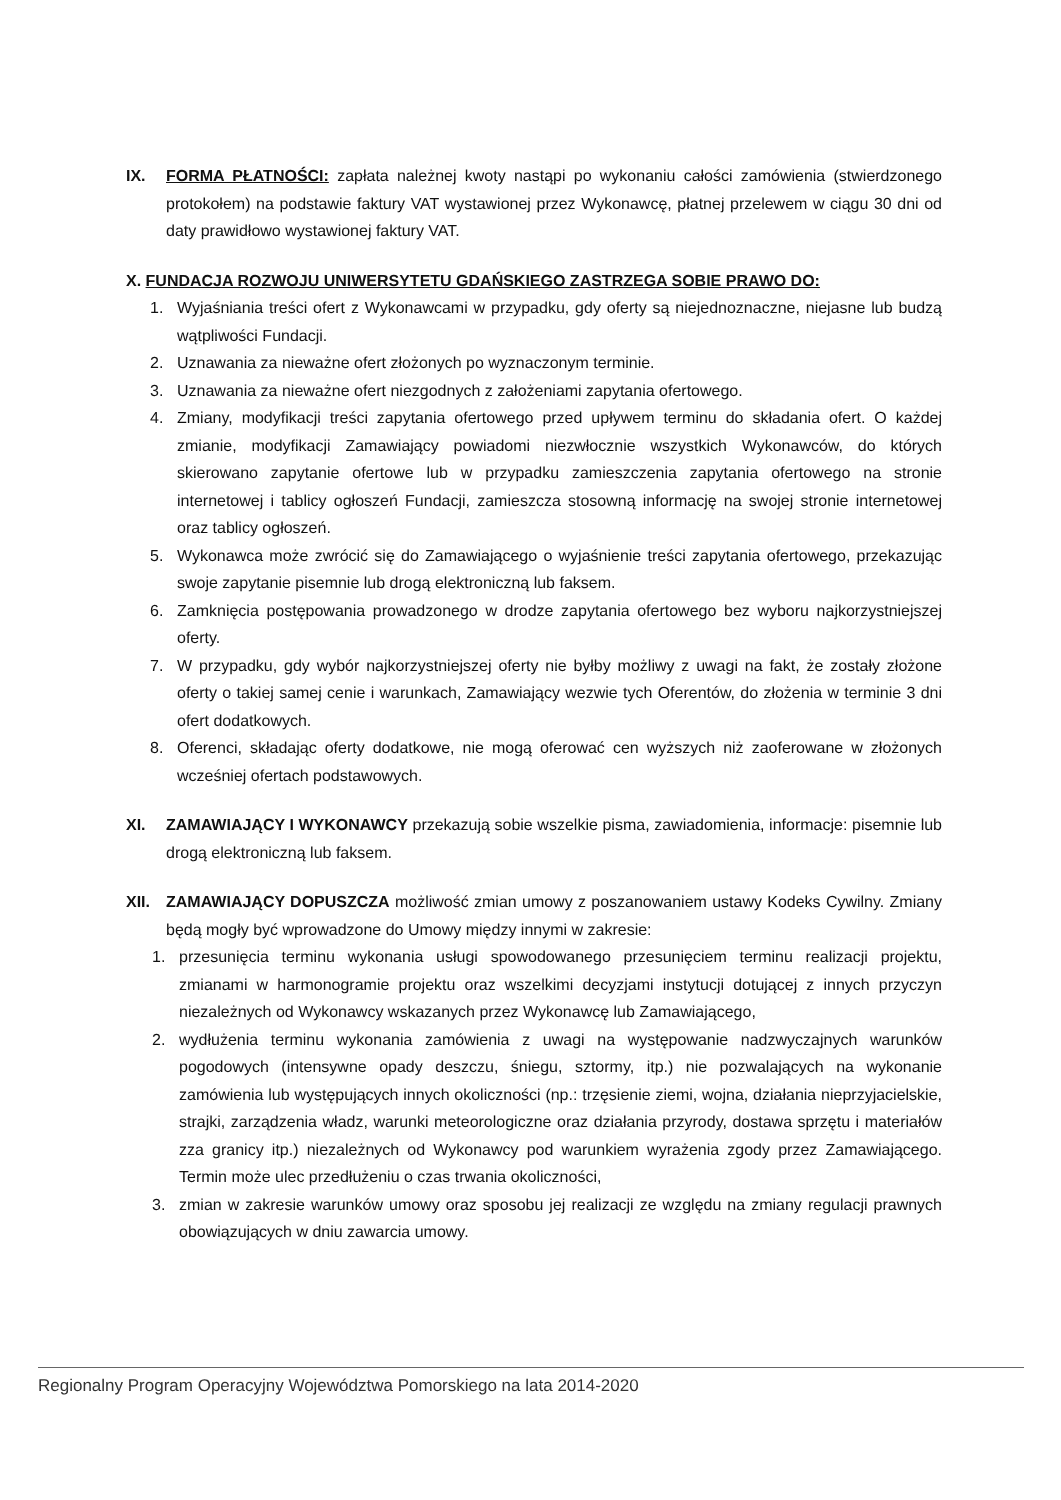IX. FORMA PŁATNOŚCI: zapłata należnej kwoty nastąpi po wykonaniu całości zamówienia (stwierdzonego protokołem) na podstawie faktury VAT wystawionej przez Wykonawcę, płatnej przelewem w ciągu 30 dni od daty prawidłowo wystawionej faktury VAT.
X. FUNDACJA ROZWOJU UNIWERSYTETU GDAŃSKIEGO ZASTRZEGA SOBIE PRAWO DO:
1. Wyjaśniania treści ofert z Wykonawcami w przypadku, gdy oferty są niejednoznaczne, niejasne lub budzą wątpliwości Fundacji.
2. Uznawania za nieważne ofert złożonych po wyznaczonym terminie.
3. Uznawania za nieważne ofert niezgodnych z założeniami zapytania ofertowego.
4. Zmiany, modyfikacji treści zapytania ofertowego przed upływem terminu do składania ofert. O każdej zmianie, modyfikacji Zamawiający powiadomi niezwłocznie wszystkich Wykonawców, do których skierowano zapytanie ofertowe lub w przypadku zamieszczenia zapytania ofertowego na stronie internetowej i tablicy ogłoszeń Fundacji, zamieszcza stosowną informację na swojej stronie internetowej oraz tablicy ogłoszeń.
5. Wykonawca może zwrócić się do Zamawiającego o wyjaśnienie treści zapytania ofertowego, przekazując swoje zapytanie pisemnie lub drogą elektroniczną lub faksem.
6. Zamknięcia postępowania prowadzonego w drodze zapytania ofertowego bez wyboru najkorzystniejszej oferty.
7. W przypadku, gdy wybór najkorzystniejszej oferty nie byłby możliwy z uwagi na fakt, że zostały złożone oferty o takiej samej cenie i warunkach, Zamawiający wezwie tych Oferentów, do złożenia w terminie 3 dni ofert dodatkowych.
8. Oferenci, składając oferty dodatkowe, nie mogą oferować cen wyższych niż zaoferowane w złożonych wcześniej ofertach podstawowych.
XI. ZAMAWIAJĄCY I WYKONAWCY przekazują sobie wszelkie pisma, zawiadomienia, informacje: pisemnie lub drogą elektroniczną lub faksem.
XII. ZAMAWIAJĄCY DOPUSZCZA możliwość zmian umowy z poszanowaniem ustawy Kodeks Cywilny. Zmiany będą mogły być wprowadzone do Umowy między innymi w zakresie:
1. przesunięcia terminu wykonania usługi spowodowanego przesunięciem terminu realizacji projektu, zmianami w harmonogramie projektu oraz wszelkimi decyzjami instytucji dotującej z innych przyczyn niezależnych od Wykonawcy wskazanych przez Wykonawcę lub Zamawiającego,
2. wydłużenia terminu wykonania zamówienia z uwagi na występowanie nadzwyczajnych warunków pogodowych (intensywne opady deszczu, śniegu, sztormy, itp.) nie pozwalających na wykonanie zamówienia lub występujących innych okoliczności (np.: trzęsienie ziemi, wojna, działania nieprzyjacielskie, strajki, zarządzenia władz, warunki meteorologiczne oraz działania przyrody, dostawa sprzętu i materiałów zza granicy itp.) niezależnych od Wykonawcy pod warunkiem wyrażenia zgody przez Zamawiającego. Termin może ulec przedłużeniu o czas trwania okoliczności,
3. zmian w zakresie warunków umowy oraz sposobu jej realizacji ze względu na zmiany regulacji prawnych obowiązujących w dniu zawarcia umowy.
Regionalny Program Operacyjny Województwa Pomorskiego na lata 2014-2020